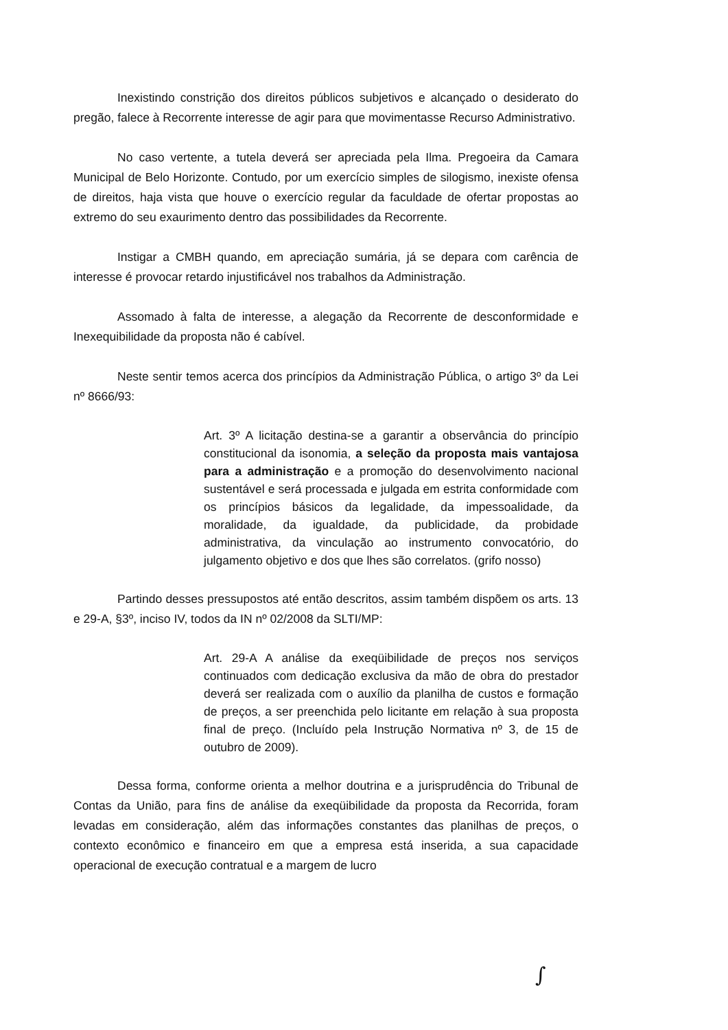Inexistindo constrição dos direitos públicos subjetivos e alcançado o desiderato do pregão, falece à Recorrente interesse de agir para que movimentasse Recurso Administrativo.
No caso vertente, a tutela deverá ser apreciada pela Ilma. Pregoeira da Camara Municipal de Belo Horizonte. Contudo, por um exercício simples de silogismo, inexiste ofensa de direitos, haja vista que houve o exercício regular da faculdade de ofertar propostas ao extremo do seu exaurimento dentro das possibilidades da Recorrente.
Instigar a CMBH quando, em apreciação sumária, já se depara com carência de interesse é provocar retardo injustificável nos trabalhos da Administração.
Assomado à falta de interesse, a alegação da Recorrente de desconformidade e Inexequibilidade da proposta não é cabível.
Neste sentir temos acerca dos princípios da Administração Pública, o artigo 3º da Lei nº 8666/93:
Art. 3º A licitação destina-se a garantir a observância do princípio constitucional da isonomia, a seleção da proposta mais vantajosa para a administração e a promoção do desenvolvimento nacional sustentável e será processada e julgada em estrita conformidade com os princípios básicos da legalidade, da impessoalidade, da moralidade, da igualdade, da publicidade, da probidade administrativa, da vinculação ao instrumento convocatório, do julgamento objetivo e dos que lhes são correlatos. (grifo nosso)
Partindo desses pressupostos até então descritos, assim também dispõem os arts. 13 e 29-A, §3º, inciso IV, todos da IN nº 02/2008 da SLTI/MP:
Art. 29-A A análise da exeqüibilidade de preços nos serviços continuados com dedicação exclusiva da mão de obra do prestador deverá ser realizada com o auxílio da planilha de custos e formação de preços, a ser preenchida pelo licitante em relação à sua proposta final de preço. (Incluído pela Instrução Normativa nº 3, de 15 de outubro de 2009).
Dessa forma, conforme orienta a melhor doutrina e a jurisprudência do Tribunal de Contas da União, para fins de análise da exeqüibilidade da proposta da Recorrida, foram levadas em consideração, além das informações constantes das planilhas de preços, o contexto econômico e financeiro em que a empresa está inserida, a sua capacidade operacional de execução contratual e a margem de lucro
∫